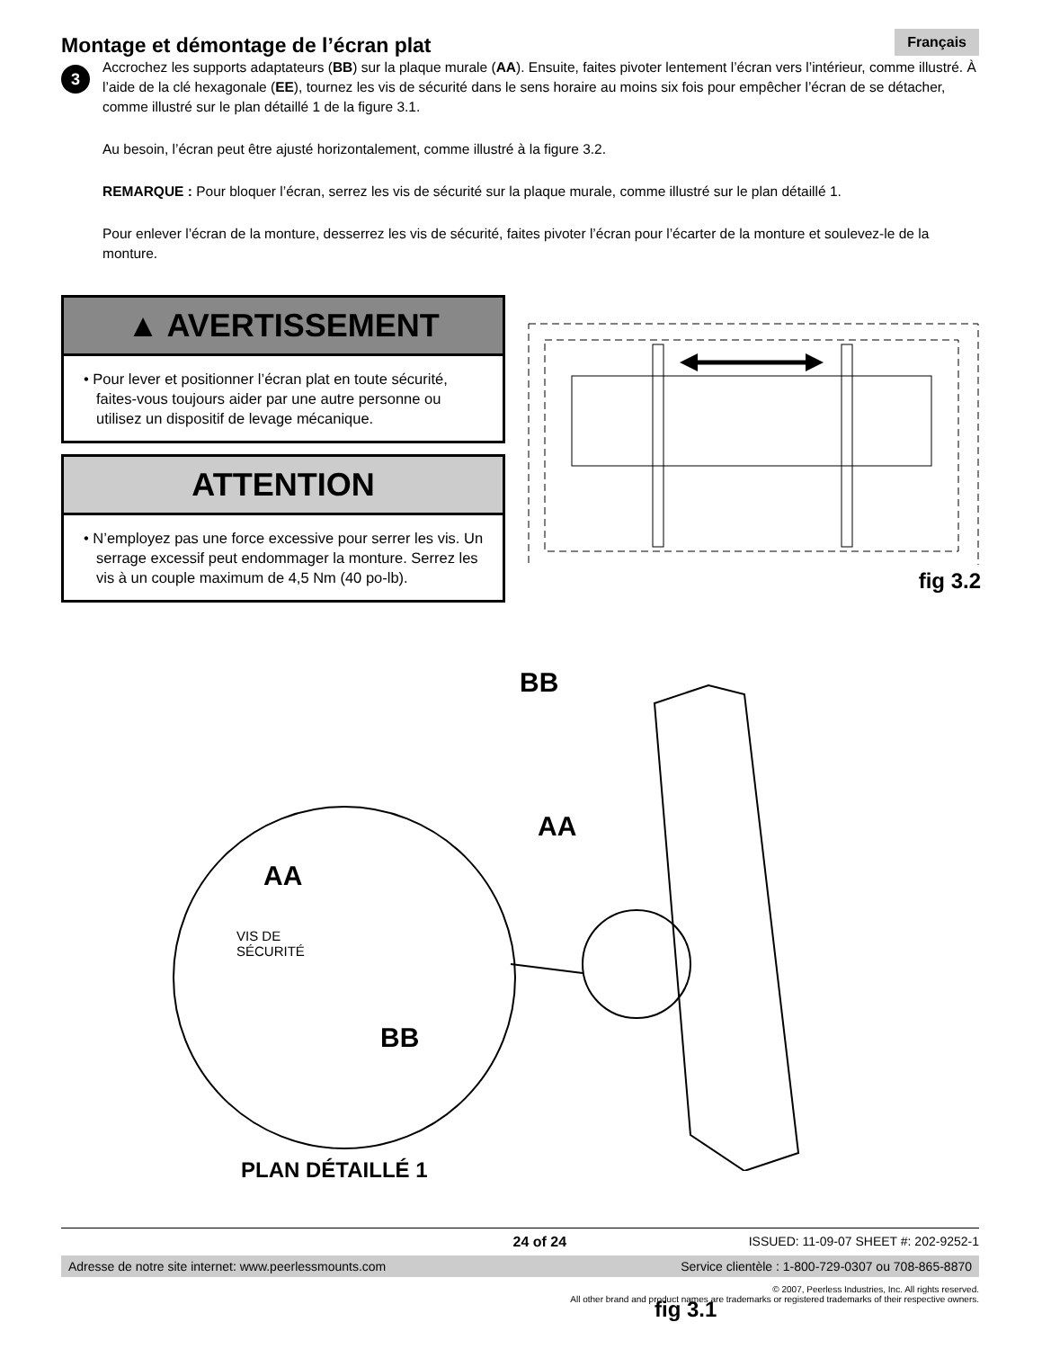Montage et démontage de l’écran plat
Français
3
Accrochez les supports adaptateurs (BB) sur la plaque murale (AA). Ensuite, faites pivoter lentement l’écran vers l’intérieur, comme illustré. À l’aide de la clé hexagonale (EE), tournez les vis de sécurité dans le sens horaire au moins six fois pour empêcher l’écran de se détacher, comme illustré sur le plan détaillé 1 de la figure 3.1.
Au besoin, l’écran peut être ajusté horizontalement, comme illustré à la figure 3.2.
REMARQUE : Pour bloquer l’écran, serrez les vis de sécurité sur la plaque murale, comme illustré sur le plan détaillé 1.
Pour enlever l’écran de la monture, desserrez les vis de sécurité, faites pivoter l’écran pour l’écarter de la monture et soulevez-le de la monture.
▲ AVERTISSEMENT
• Pour lever et positionner l’écran plat en toute sécurité, faites-vous toujours aider par une autre personne ou utilisez un dispositif de levage mécanique.
ATTENTION
• N’employez pas une force excessive pour serrer les vis. Un serrage excessif peut endommager la monture. Serrez les vis à un couple maximum de 4,5 Nm (40 po-lb).
fig 3.2
BB
AA
AA
VIS DE
SÉCURITÉ
BB
PLAN DÉTAILLÉ 1
fig 3.1
24 of 24 ISSUED: 11-09-07 SHEET #: 202-9252-1
Adresse de notre site internet: www.peerlessmounts.com Service clientèle : 1-800-729-0307 ou 708-865-8870
© 2007, Peerless Industries, Inc. All rights reserved.
All other brand and product names are trademarks or registered trademarks of their respective owners.